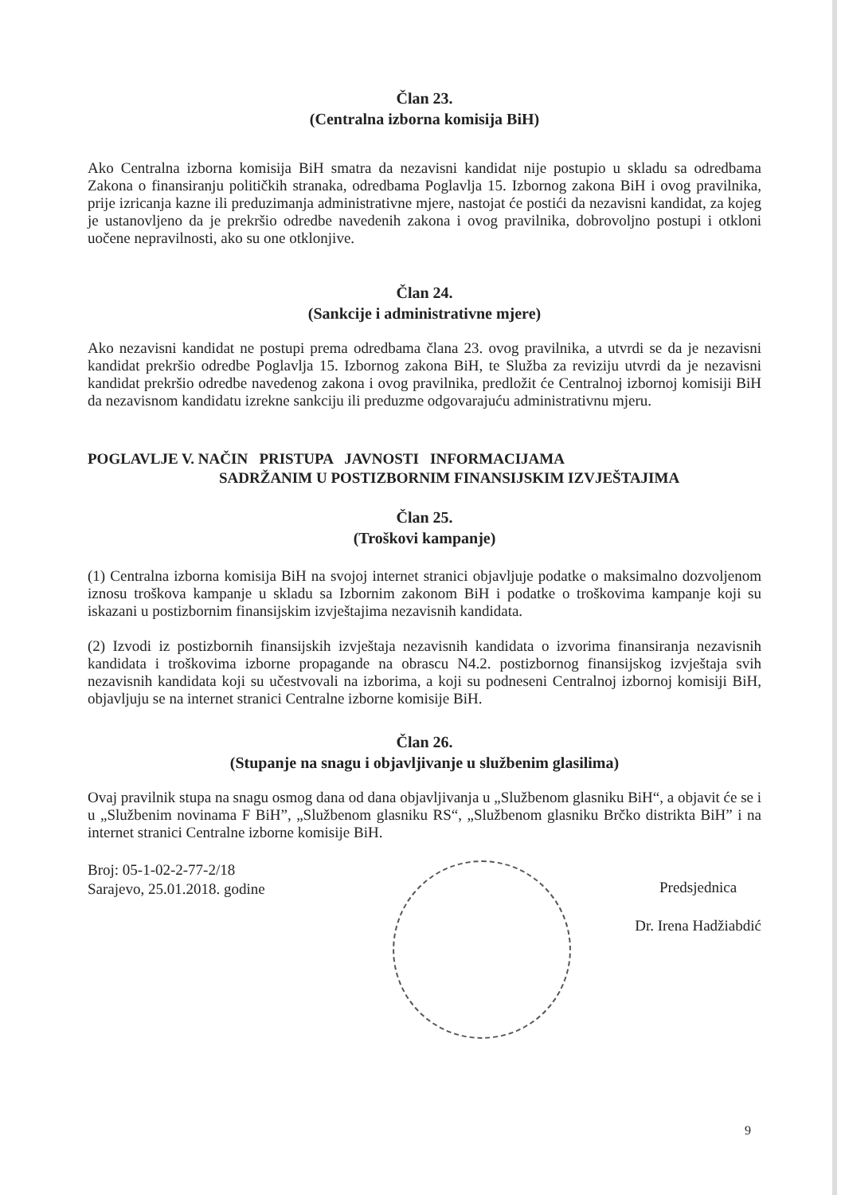Član 23.
(Centralna izborna komisija BiH)
Ako Centralna izborna komisija BiH smatra da nezavisni kandidat nije postupio u skladu sa odredbama Zakona o finansiranju političkih stranaka, odredbama Poglavlja 15. Izbornog zakona BiH i ovog pravilnika, prije izricanja kazne ili preduzimanja administrativne mjere, nastojat će postići da nezavisni kandidat, za kojeg je ustanovljeno da je prekršio odredbe navedenih zakona i ovog pravilnika, dobrovoljno postupi i otkloni uočene nepravilnosti, ako su one otklonjive.
Član 24.
(Sankcije i administrativne mjere)
Ako nezavisni kandidat ne postupi prema odredbama člana 23. ovog pravilnika, a utvrdi se da je nezavisni kandidat prekršio odredbe Poglavlja 15. Izbornog zakona BiH, te Služba za reviziju utvrdi da je nezavisni kandidat prekršio odredbe navedenog zakona i ovog pravilnika, predložit će Centralnoj izbornoj komisiji BiH da nezavisnom kandidatu izrekne sankciju ili preduzme odgovarajuću administrativnu mjeru.
POGLAVLJE V. NAČIN PRISTUPA JAVNOSTI INFORMACIJAMA
SADRŽANIM U POSTIZBORNIM FINANSIJSKIM IZVJEŠTAJIMA
Član 25.
(Troškovi kampanje)
(1) Centralna izborna komisija BiH na svojoj internet stranici objavljuje podatke o maksimalno dozvoljenom iznosu troškova kampanje u skladu sa Izbornim zakonom BiH i podatke o troškovima kampanje koji su iskazani u postizbornim finansijskim izvještajima nezavisnih kandidata.
(2) Izvodi iz postizbornih finansijskih izvještaja nezavisnih kandidata o izvorima finansiranja nezavisnih kandidata i troškovima izborne propagande na obrascu N4.2. postizbornog finansijskog izvještaja svih nezavisnih kandidata koji su učestvovali na izborima, a koji su podneseni Centralnoj izbornoj komisiji BiH, objavljuju se na internet stranici Centralne izborne komisije BiH.
Član 26.
(Stupanje na snagu i objavljivanje u službenim glasilima)
Ovaj pravilnik stupa na snagu osmog dana od dana objavljivanja u „Službenom glasniku BiH“, a objavit će se i u „Službenim novinama F BiH”, „Službenom glasniku RS“, „Službenom glasniku Brčko distrikta BiH” i na internet stranici Centralne izborne komisije BiH.
Broj: 05-1-02-2-77-2/18
Sarajevo, 25.01.2018. godine
Predsjednica
Dr. Irena Hadžiabdić
9